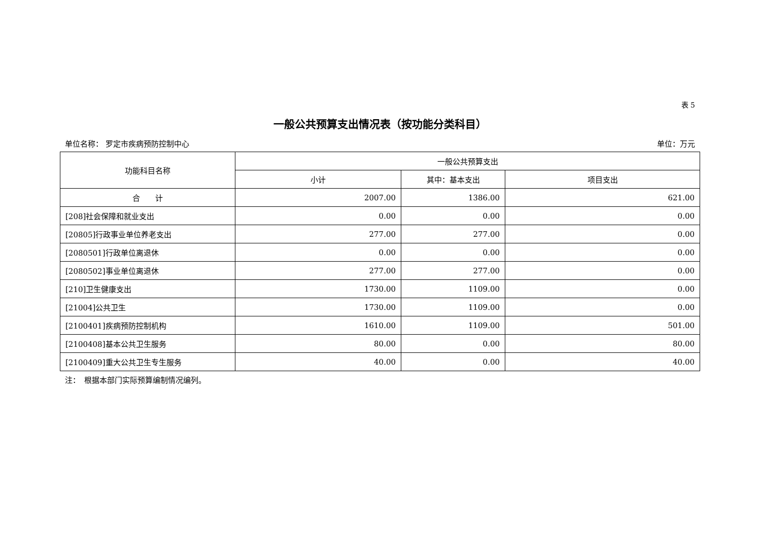表 5
一般公共预算支出情况表（按功能分类科目）
单位名称： 罗定市疾病预防控制中心 单位：万元
| 功能科目名称 | 一般公共预算支出 | | |
| --- | --- | --- | --- |
| | 小计 | 其中：基本支出 | 项目支出 |
| 合 计 | 2007.00 | 1386.00 | 621.00 |
| [208]社会保障和就业支出 | 0.00 | 0.00 | 0.00 |
| [20805]行政事业单位养老支出 | 277.00 | 277.00 | 0.00 |
| [2080501]行政单位离退休 | 0.00 | 0.00 | 0.00 |
| [2080502]事业单位离退休 | 277.00 | 277.00 | 0.00 |
| [210]卫生健康支出 | 1730.00 | 1109.00 | 0.00 |
| [21004]公共卫生 | 1730.00 | 1109.00 | 0.00 |
| [2100401]疾病预防控制机构 | 1610.00 | 1109.00 | 501.00 |
| [2100408]基本公共卫生服务 | 80.00 | 0.00 | 80.00 |
| [2100409]重大公共卫生专生服务 | 40.00 | 0.00 | 40.00 |
注：　根据本部门实际预算编制情况编列。